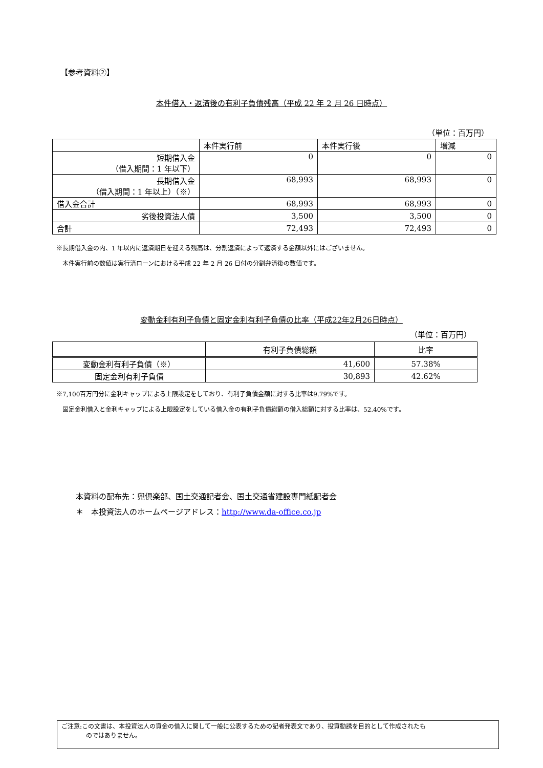【参考資料②】
本件借入・返済後の有利子負債残高（平成 22 年 2 月 26 日時点）
（単位：百万円）
| | 本件実行前 | 本件実行後 | 増減 |
| --- | --- | --- | --- |
| 短期借入金 （借入期間：1 年以下） | 0 | 0 | 0 |
| 長期借入金 （借入期間：1 年以上）（※） | 68,993 | 68,993 | 0 |
| 借入金合計 | 68,993 | 68,993 | 0 |
| 劣後投資法人債 | 3,500 | 3,500 | 0 |
| 合計 | 72,493 | 72,493 | 0 |
※長期借入金の内、1 年以内に返済期日を迎える残高は、分割返済によって返済する金額以外にはございません。
　本件実行前の数値は実行済ローンにおける平成 22 年 2 月 26 日付の分割弁済後の数値です。
変動金利有利子負債と固定金利有利子負債の比率（平成22年2月26日時点）
（単位：百万円）
| | 有利子負債総額 | 比率 |
| --- | --- | --- |
| 変動金利有利子負債（※） | 41,600 | 57.38% |
| 固定金利有利子負債 | 30,893 | 42.62% |
※7,100百万円分に金利キャップによる上限設定をしており、有利子負債金額に対する比率は9.79%です。
　固定金利借入と金利キャップによる上限設定をしている借入金の有利子負債総額の借入総額に対する比率は、52.40%です。
本資料の配布先：兜倶楽部、国土交通記者会、国土交通省建設専門紙記者会
＊　本投資法人のホームページアドレス：http://www.da-office.co.jp
ご注意:この文書は、本投資法人の資金の借入に関して一般に公表するための記者発表文であり、投資勧誘を目的として作成されたも
　　　　のではありません。